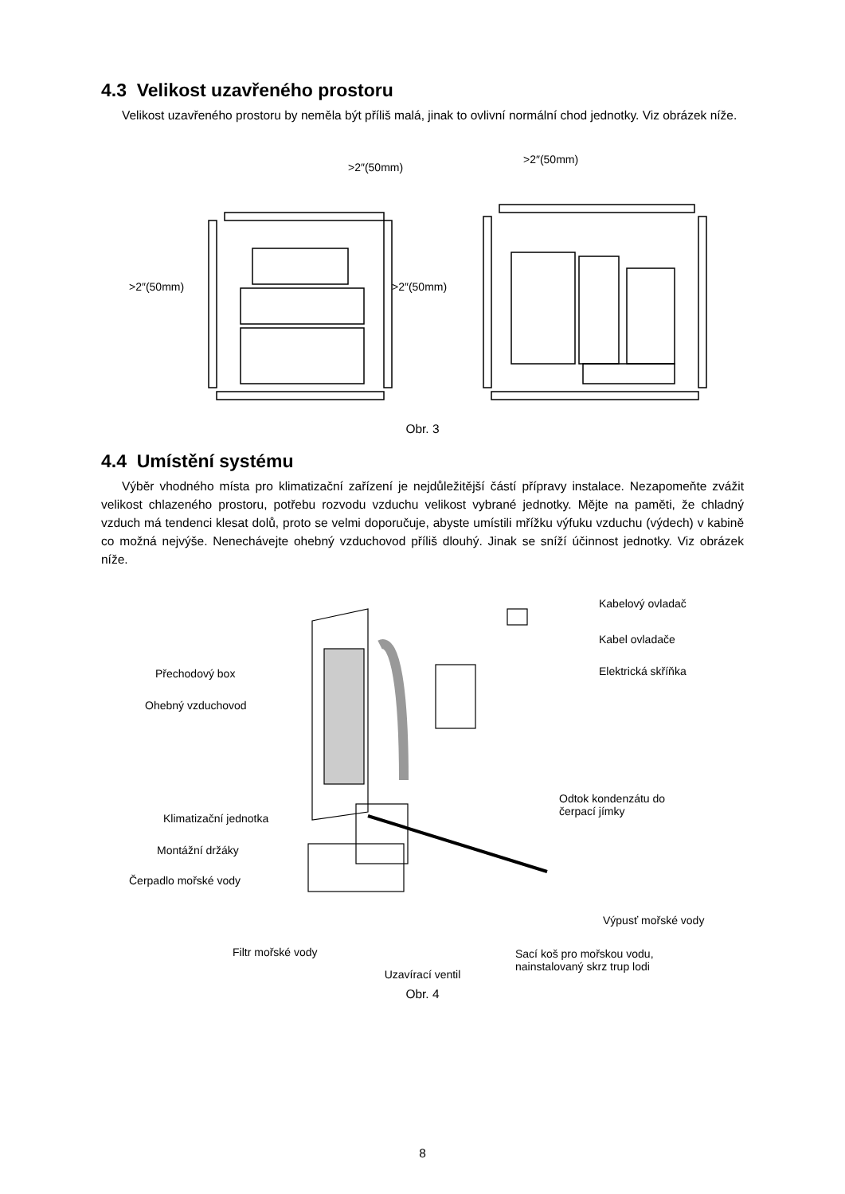4.3 Velikost uzavřeného prostoru
Velikost uzavřeného prostoru by neměla být příliš malá, jinak to ovlivní normální chod jednotky. Viz obrázek níže.
>2″(50mm)
>2″(50mm) >2″(50mm)
>2″(50mm)
Obr. 3
4.4 Umístění systému
Výběr vhodného místa pro klimatizační zařízení je nejdůležitější částí přípravy instalace. Nezapomeňte zvážit velikost chlazeného prostoru, potřebu rozvodu vzduchu velikost vybrané jednotky. Mějte na paměti, že chladný vzduch má tendenci klesat dolů, proto se velmi doporučuje, abyste umístili mřížku výfuku vzduchu (výdech) v kabině co možná nejvýše. Nenechávejte ohebný vzduchovod příliš dlouhý. Jinak se sníží účinnost jednotky. Viz obrázek níže.
Kabelový ovladač
Kabel ovladače
Elektrická skříňka Přechodový box
Ohebný vzduchovod
Odtok kondenzátu do
čerpací jímky Klimatizační jednotka
Montážní držáky
Čerpadlo mořské vody
Výpusť mořské vody
Filtr mořské vody Sací koš pro mořskou vodu,
nainstalovaný skrz trup lodi
Uzavírací ventil
Obr. 4
8